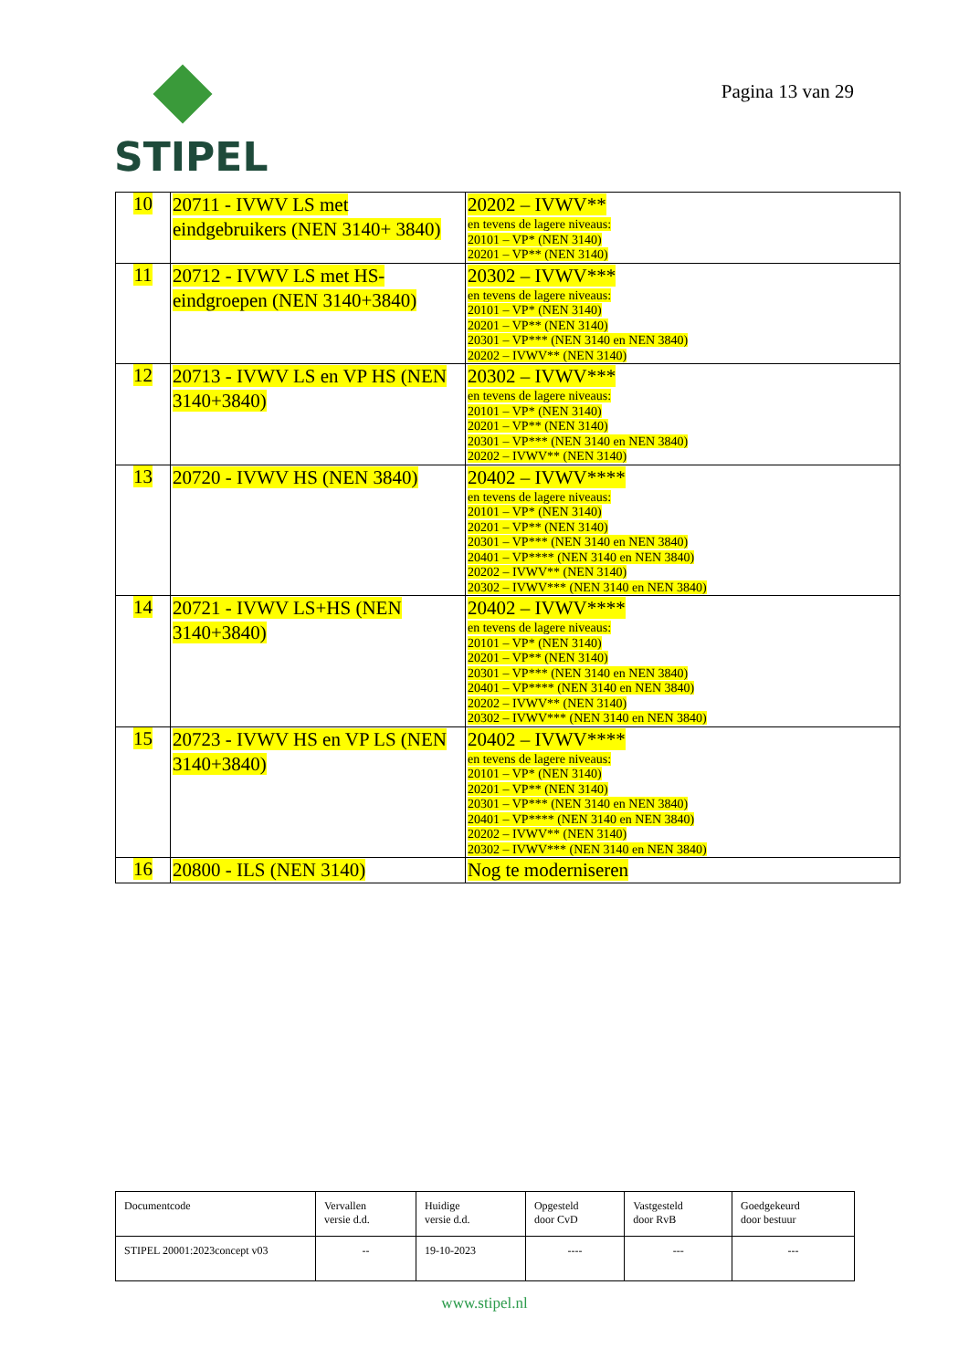STIPEL
Pagina 13 van 29
| 10 | 20711 - IVWV LS met eindgebruikers (NEN 3140+ 3840) | 20202 – IVWV** en tevens de lagere niveaus: 20101 – VP* (NEN 3140) 20201 – VP** (NEN 3140) |
| 11 | 20712 - IVWV LS met HS-eindgroepen (NEN 3140+3840) | 20302 – IVWV*** en tevens de lagere niveaus: 20101 – VP* (NEN 3140) 20201 – VP** (NEN 3140) 20301 – VP*** (NEN 3140 en NEN 3840) 20202 – IVWV** (NEN 3140) |
| 12 | 20713 - IVWV LS en VP HS (NEN 3140+3840) | 20302 – IVWV*** en tevens de lagere niveaus: 20101 – VP* (NEN 3140) 20201 – VP** (NEN 3140) 20301 – VP*** (NEN 3140 en NEN 3840) 20202 – IVWV** (NEN 3140) |
| 13 | 20720 - IVWV HS (NEN 3840) | 20402 – IVWV**** en tevens de lagere niveaus: 20101 – VP* (NEN 3140) 20201 – VP** (NEN 3140) 20301 – VP*** (NEN 3140 en NEN 3840) 20401 – VP**** (NEN 3140 en NEN 3840) 20202 – IVWV** (NEN 3140) 20302 – IVWV*** (NEN 3140 en NEN 3840) |
| 14 | 20721 - IVWV LS+HS (NEN 3140+3840) | 20402 – IVWV**** en tevens de lagere niveaus: 20101 – VP* (NEN 3140) 20201 – VP** (NEN 3140) 20301 – VP*** (NEN 3140 en NEN 3840) 20401 – VP**** (NEN 3140 en NEN 3840) 20202 – IVWV** (NEN 3140) 20302 – IVWV*** (NEN 3140 en NEN 3840) |
| 15 | 20723 - IVWV HS en VP LS (NEN 3140+3840) | 20402 – IVWV**** en tevens de lagere niveaus: 20101 – VP* (NEN 3140) 20201 – VP** (NEN 3140) 20301 – VP*** (NEN 3140 en NEN 3840) 20401 – VP**** (NEN 3140 en NEN 3840) 20202 – IVWV** (NEN 3140) 20302 – IVWV*** (NEN 3140 en NEN 3840) |
| 16 | 20800 - ILS (NEN 3140) | Nog te moderniseren |
| Documentcode | Vervallen versie d.d. | Huidige versie d.d. | Opgesteld door CvD | Vastgesteld door RvB | Goedgekeurd door bestuur |
| STIPEL 20001:2023concept v03 | -- | 19-10-2023 | ---- | --- | --- |
www.stipel.nl